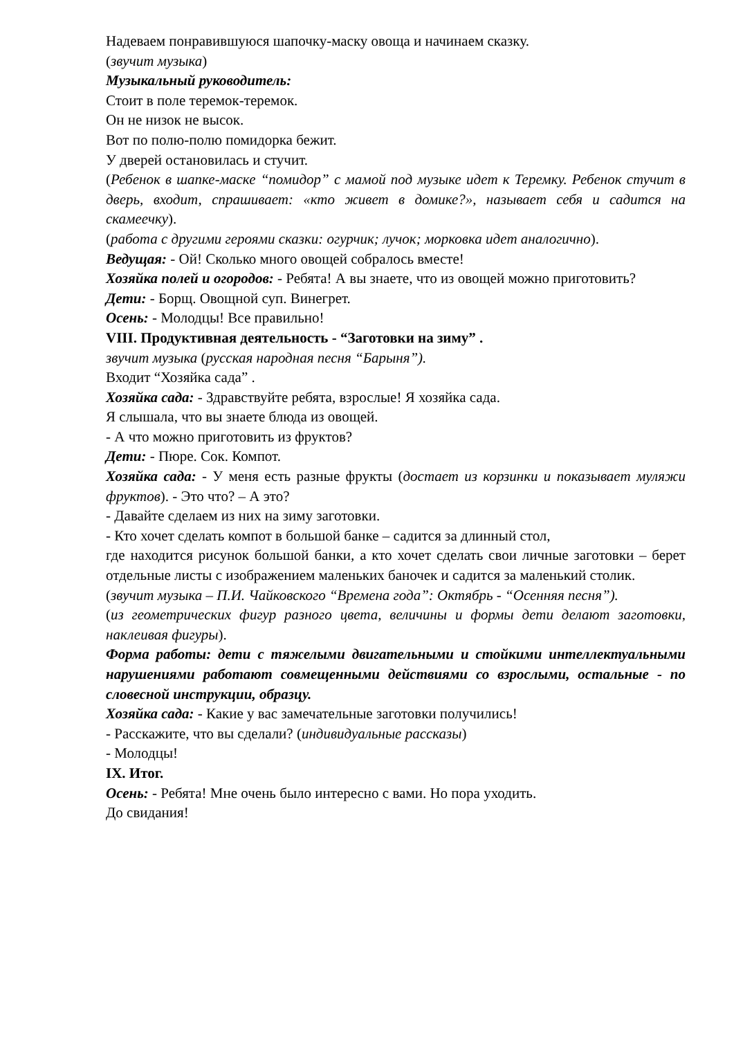Надеваем понравившуюся шапочку-маску овоща и начинаем сказку.
(звучит музыка)
Музыкальный руководитель:
Стоит в поле теремок-теремок.
Он не низок не высок.
Вот по полю-полю помидорка бежит.
У дверей остановилась и стучит.
(Ребенок в шапке-маске “помидор” с мамой под музыке идет к Теремку. Ребенок стучит в дверь, входит, спрашивает: «кто живет в домике?», называет себя и садится на скамеечку).
(работа с другими героями сказки: огурчик; лучок; морковка идет аналогично).
Ведущая: - Ой! Сколько много овощей собралось вместе!
Хозяйка полей и огородов: - Ребята! А вы знаете, что из овощей можно приготовить?
Дети: - Борщ. Овощной суп. Винегрет.
Осень: - Молодцы! Все правильно!
VIII. Продуктивная деятельность - “Заготовки на зиму” .
звучит музыка (русская народная песня “Барыня”).
Входит “Хозяйка сада” .
Хозяйка сада: - Здравствуйте ребята, взрослые! Я хозяйка сада.
Я слышала, что вы знаете блюда из овощей.
- А что можно приготовить из фруктов?
Дети: - Пюре. Сок. Компот.
Хозяйка сада: - У меня есть разные фрукты (достает из корзинки и показывает муляжи фруктов). - Это что? – А это?
- Давайте сделаем из них на зиму заготовки.
- Кто хочет сделать компот в большой банке – садится за длинный стол,
где находится рисунок большой банки, а кто хочет сделать свои личные заготовки – берет отдельные листы с изображением маленьких баночек и садится за маленький столик.
(звучит музыка – П.И. Чайковского “Времена года”: Октябрь - “Осенняя песня”).
(из геометрических фигур разного цвета, величины и формы дети делают заготовки, наклеивая фигуры).
Форма работы: дети с тяжелыми двигательными и стойкими интеллектуальными нарушениями работают совмещенными действиями со взрослыми, остальные - по словесной инструкции, образцу.
Хозяйка сада: - Какие у вас замечательные заготовки получились!
- Расскажите, что вы сделали? (индивидуальные рассказы)
- Молодцы!
IX. Итог.
Осень: - Ребята! Мне очень было интересно с вами. Но пора уходить.
До свидания!